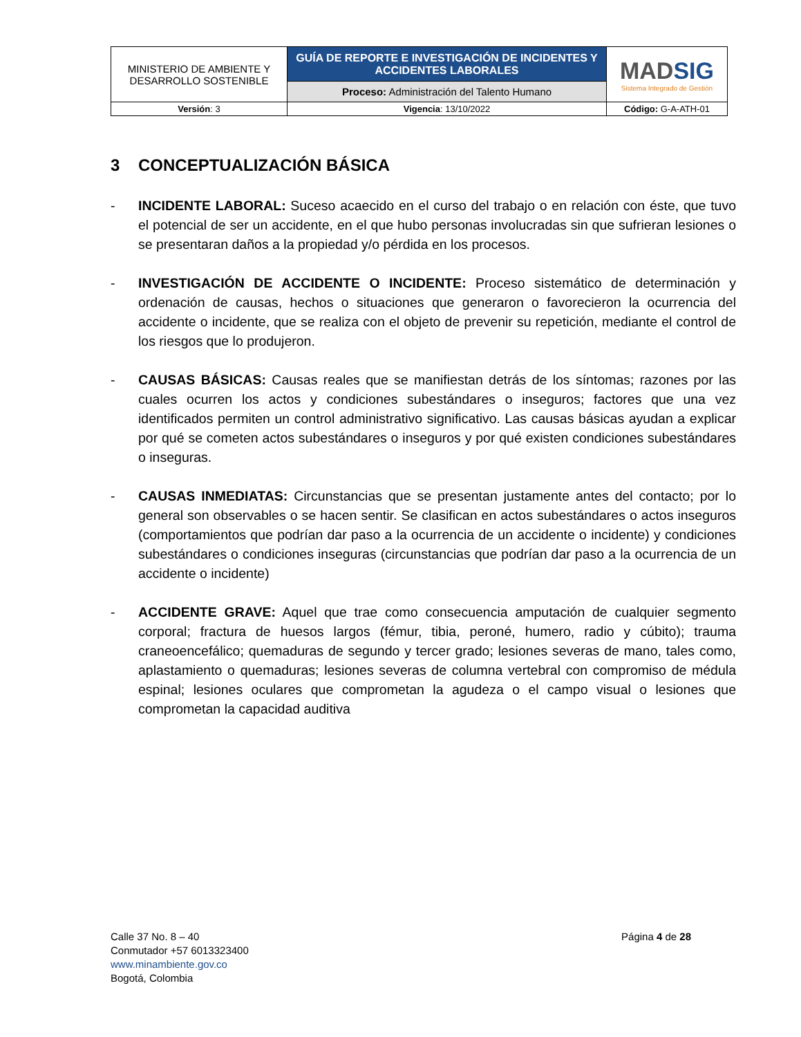| MINISTERIO DE AMBIENTE Y DESARROLLO SOSTENIBLE | GUÍA DE REPORTE E INVESTIGACIÓN DE INCIDENTES Y ACCIDENTES LABORALES | MAD SIG Sistema Integrado de Gestión |
| | Proceso: Administración del Talento Humano | |
| Versión : 3 | Vigencia : 13/10/2022 | Código: G-A-ATH-01 |
3 CONCEPTUALIZACIÓN BÁSICA
- INCIDENTE LABORAL: Suceso acaecido en el curso del trabajo o en relación con éste, que tuvo el potencial de ser un accidente, en el que hubo personas involucradas sin que sufrieran lesiones o se presentaran daños a la propiedad y/o pérdida en los procesos.
- INVESTIGACIÓN DE ACCIDENTE O INCIDENTE: Proceso sistemático de determinación y ordenación de causas, hechos o situaciones que generaron o favorecieron la ocurrencia del accidente o incidente, que se realiza con el objeto de prevenir su repetición, mediante el control de los riesgos que lo produjeron.
- CAUSAS BÁSICAS: Causas reales que se manifiestan detrás de los síntomas; razones por las cuales ocurren los actos y condiciones subestándares o inseguros; factores que una vez identificados permiten un control administrativo significativo. Las causas básicas ayudan a explicar por qué se cometen actos subestándares o inseguros y por qué existen condiciones subestándares o inseguras.
- CAUSAS INMEDIATAS: Circunstancias que se presentan justamente antes del contacto; por lo general son observables o se hacen sentir. Se clasifican en actos subestándares o actos inseguros (comportamientos que podrían dar paso a la ocurrencia de un accidente o incidente) y condiciones subestándares o condiciones inseguras (circunstancias que podrían dar paso a la ocurrencia de un accidente o incidente)
- ACCIDENTE GRAVE: Aquel que trae como consecuencia amputación de cualquier segmento corporal; fractura de huesos largos (fémur, tibia, peroné, humero, radio y cúbito); trauma craneoencefálico; quemaduras de segundo y tercer grado; lesiones severas de mano, tales como, aplastamiento o quemaduras; lesiones severas de columna vertebral con compromiso de médula espinal; lesiones oculares que comprometan la agudeza o el campo visual o lesiones que comprometan la capacidad auditiva
Calle 37 No. 8 – 40
Conmutador +57 6013323400
www.minambiente.gov.co
Bogotá, Colombia
Página 4 de 28